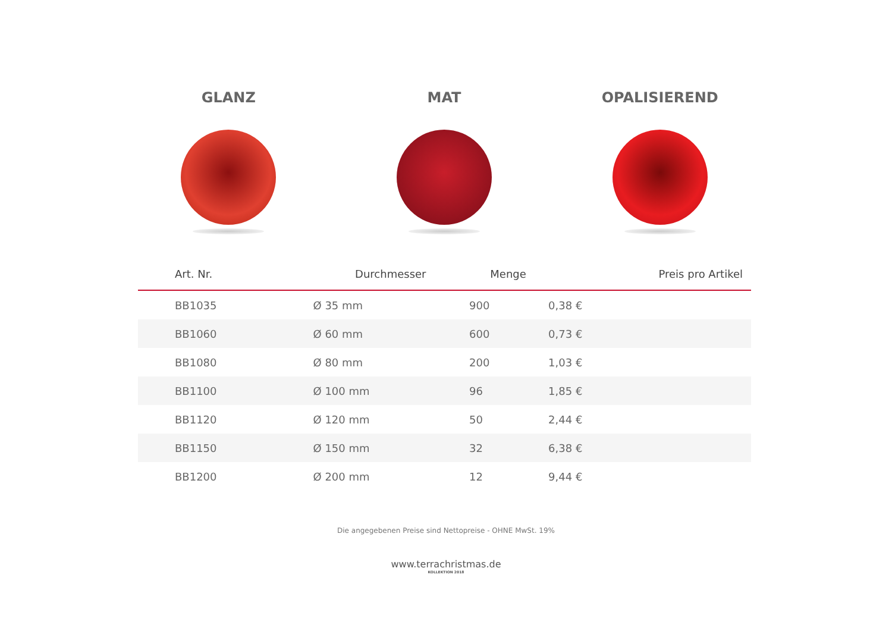GLANZ MAT OPALISIEREND
| Art. Nr. | Durchmesser | Menge | Preis pro Artikel |
| --- | --- | --- | --- |
| BB1035 | Ø 35 mm | 900 | 0,38 € |
| BB1060 | Ø 60 mm | 600 | 0,73 € |
| BB1080 | Ø 80 mm | 200 | 1,03 € |
| BB1100 | Ø 100 mm | 96 | 1,85 € |
| BB1120 | Ø 120 mm | 50 | 2,44 € |
| BB1150 | Ø 150 mm | 32 | 6,38 € |
| BB1200 | Ø 200 mm | 12 | 9,44 € |
Die angegebenen Preise sind Nettopreise - OHNE MwSt. 19%
www.terrachristmas.de
KOLLEKTION 2018